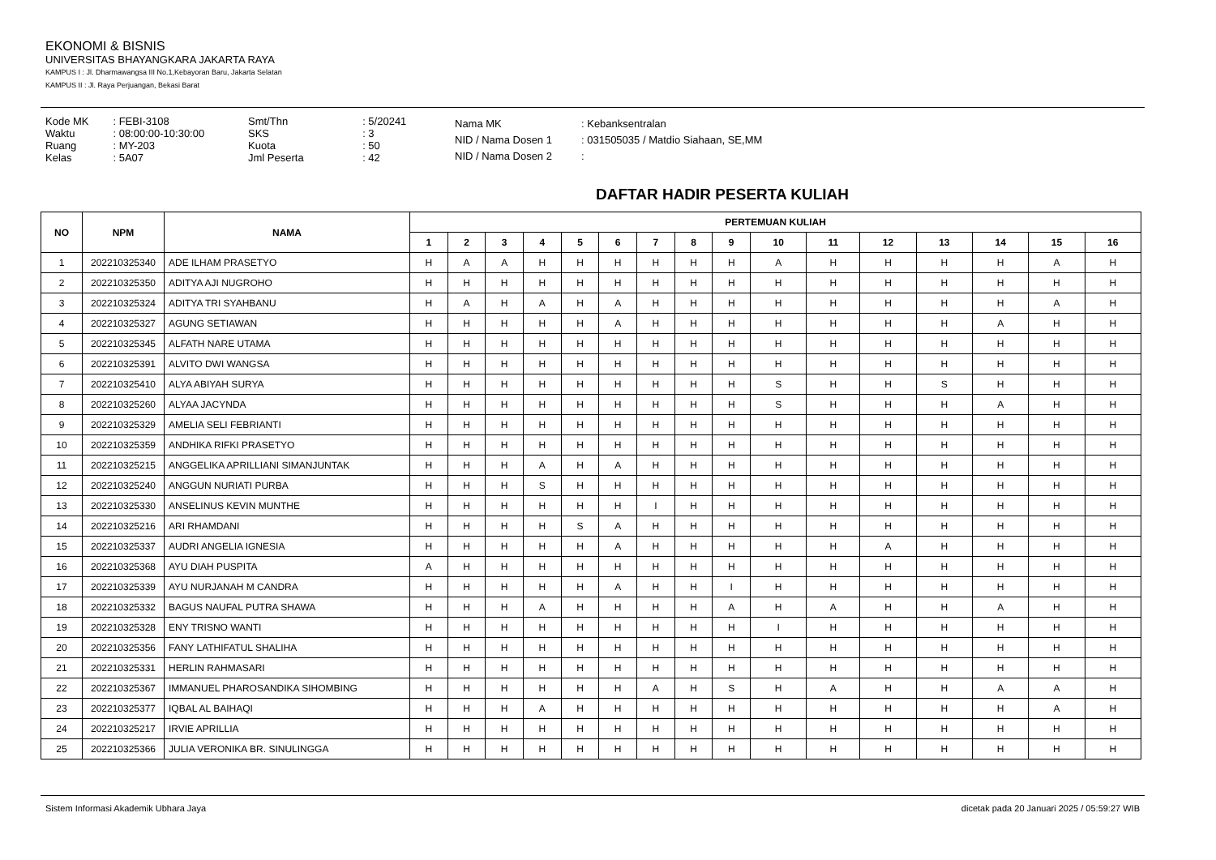EKONOMI & BISNIS
UNIVERSITAS BHAYANGKARA JAKARTA RAYA
KAMPUS I : Jl. Dharmawangsa III No.1,Kebayoran Baru, Jakarta Selatan
KAMPUS II : Jl. Raya Perjuangan, Bekasi Barat
| Kode MK | : FEBI-3108 |
| Waktu | : 08:00:00-10:30:00 |
| Ruang | : MY-203 |
| Kelas | : 5A07 |
| Smt/Thn | : 5/20241 |
| SKS | : 3 |
| Kuota | : 50 |
| Jml Peserta | : 42 |
| Nama MK | : Kebanksentralan |
| NID / Nama Dosen 1 | : 031505035 / Matdio Siahaan, SE,MM |
| NID / Nama Dosen 2 | : |
DAFTAR HADIR PESERTA KULIAH
| NO | NPM | NAMA | PERTEMUAN KULIAH | | | | | | | | | | | | | | | |
| --- | --- | --- | --- | --- | --- | --- | --- | --- | --- | --- | --- | --- | --- | --- | --- | --- | --- | --- |
| | | | 1 | 2 | 3 | 4 | 5 | 6 | 7 | 8 | 9 | 10 | 11 | 12 | 13 | 14 | 15 | 16 |
| 1 | 202210325340 | ADE ILHAM PRASETYO | H | A | A | H | H | H | H | H | H | A | H | H | H | H | A | H |
| 2 | 202210325350 | ADITYA AJI NUGROHO | H | H | H | H | H | H | H | H | H | H | H | H | H | H | H | H |
| 3 | 202210325324 | ADITYA TRI SYAHBANU | H | A | H | A | H | A | H | H | H | H | H | H | H | H | A | H |
| 4 | 202210325327 | AGUNG SETIAWAN | H | H | H | H | H | A | H | H | H | H | H | H | H | A | H | H |
| 5 | 202210325345 | ALFATH NARE UTAMA | H | H | H | H | H | H | H | H | H | H | H | H | H | H | H | H |
| 6 | 202210325391 | ALVITO DWI WANGSA | H | H | H | H | H | H | H | H | H | H | H | H | H | H | H | H |
| 7 | 202210325410 | ALYA ABIYAH SURYA | H | H | H | H | H | H | H | H | H | S | H | H | S | H | H | H |
| 8 | 202210325260 | ALYAA JACYNDA | H | H | H | H | H | H | H | H | H | S | H | H | H | A | H | H |
| 9 | 202210325329 | AMELIA SELI FEBRIANTI | H | H | H | H | H | H | H | H | H | H | H | H | H | H | H | H |
| 10 | 202210325359 | ANDHIKA RIFKI PRASETYO | H | H | H | H | H | H | H | H | H | H | H | H | H | H | H | H |
| 11 | 202210325215 | ANGGELIKA APRILLIANI SIMANJUNTAK | H | H | H | A | H | A | H | H | H | H | H | H | H | H | H | H |
| 12 | 202210325240 | ANGGUN NURIATI PURBA | H | H | H | S | H | H | H | H | H | H | H | H | H | H | H | H |
| 13 | 202210325330 | ANSELINUS KEVIN MUNTHE | H | H | H | H | H | H | I | H | H | H | H | H | H | H | H | H |
| 14 | 202210325216 | ARI RHAMDANI | H | H | H | H | S | A | H | H | H | H | H | H | H | H | H | H |
| 15 | 202210325337 | AUDRI ANGELIA IGNESIA | H | H | H | H | H | A | H | H | H | H | H | A | H | H | H | H |
| 16 | 202210325368 | AYU DIAH PUSPITA | A | H | H | H | H | H | H | H | H | H | H | H | H | H | H | H |
| 17 | 202210325339 | AYU NURJANAH M CANDRA | H | H | H | H | H | A | H | H | I | H | H | H | H | H | H | H |
| 18 | 202210325332 | BAGUS NAUFAL PUTRA SHAWA | H | H | H | A | H | H | H | H | A | H | A | H | H | A | H | H |
| 19 | 202210325328 | ENY TRISNO WANTI | H | H | H | H | H | H | H | H | H | I | H | H | H | H | H | H |
| 20 | 202210325356 | FANY LATHIFATUL SHALIHA | H | H | H | H | H | H | H | H | H | H | H | H | H | H | H | H |
| 21 | 202210325331 | HERLIN RAHMASARI | H | H | H | H | H | H | H | H | H | H | H | H | H | H | H | H |
| 22 | 202210325367 | IMMANUEL PHAROSANDIKA SIHOMBING | H | H | H | H | H | H | A | H | S | H | A | H | H | A | A | H |
| 23 | 202210325377 | IQBAL AL BAIHAQI | H | H | H | A | H | H | H | H | H | H | H | H | H | H | A | H |
| 24 | 202210325217 | IRVIE APRILLIA | H | H | H | H | H | H | H | H | H | H | H | H | H | H | H | H |
| 25 | 202210325366 | JULIA VERONIKA BR. SINULINGGA | H | H | H | H | H | H | H | H | H | H | H | H | H | H | H | H |
Sistem Informasi Akademik Ubhara Jaya dicetak pada 20 Januari 2025 / 05:59:27 WIB